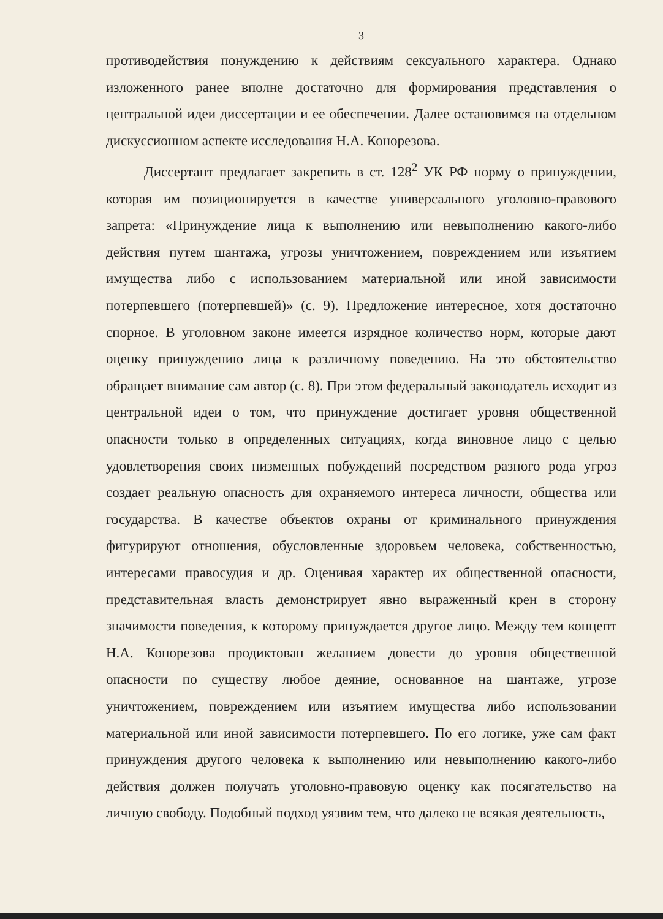3
противодействия понуждению к действиям сексуального характера. Однако изложенного ранее вполне достаточно для формирования представления о центральной идеи диссертации и ее обеспечении. Далее остановимся на отдельном дискуссионном аспекте исследования Н.А. Конорезова.
Диссертант предлагает закрепить в ст. 128<sup>2</sup> УК РФ норму о принуждении, которая им позиционируется в качестве универсального уголовно-правового запрета: «Принуждение лица к выполнению или невыполнению какого-либо действия путем шантажа, угрозы уничтожением, повреждением или изъятием имущества либо с использованием материальной или иной зависимости потерпевшего (потерпевшей)» (с. 9). Предложение интересное, хотя достаточно спорное. В уголовном законе имеется изрядное количество норм, которые дают оценку принуждению лица к различному поведению. На это обстоятельство обращает внимание сам автор (с. 8). При этом федеральный законодатель исходит из центральной идеи о том, что принуждение достигает уровня общественной опасности только в определенных ситуациях, когда виновное лицо с целью удовлетворения своих низменных побуждений посредством разного рода угроз создает реальную опасность для охраняемого интереса личности, общества или государства. В качестве объектов охраны от криминального принуждения фигурируют отношения, обусловленные здоровьем человека, собственностью, интересами правосудия и др. Оценивая характер их общественной опасности, представительная власть демонстрирует явно выраженный крен в сторону значимости поведения, к которому принуждается другое лицо. Между тем концепт Н.А. Конорезова продиктован желанием довести до уровня общественной опасности по существу любое деяние, основанное на шантаже, угрозе уничтожением, повреждением или изъятием имущества либо использовании материальной или иной зависимости потерпевшего. По его логике, уже сам факт принуждения другого человека к выполнению или невыполнению какого-либо действия должен получать уголовно-правовую оценку как посягательство на личную свободу. Подобный подход уязвим тем, что далеко не всякая деятельность,